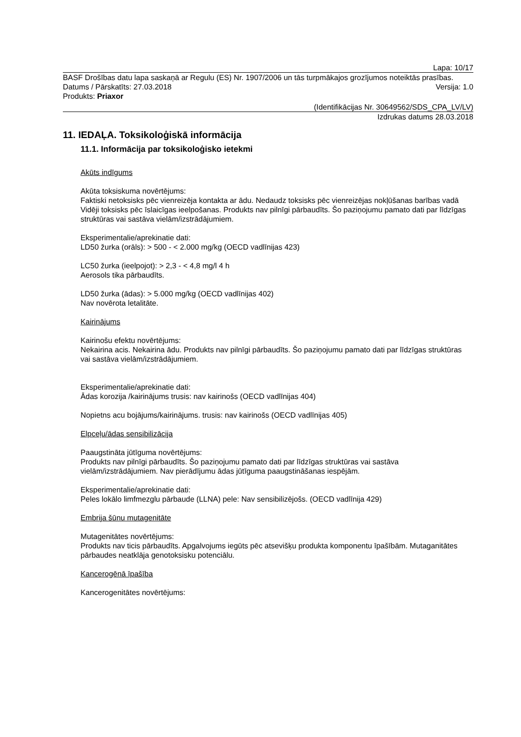Lapa: 10/17
BASF Drošības datu lapa saskaņā ar Regulu (ES) Nr. 1907/2006 un tās turpmākajos grozījumos noteiktās prasības.
Datums / Pārskatīts: 27.03.2018 Versija: 1.0
Produkts: Priaxor
(Identifikācijas Nr. 30649562/SDS_CPA_LV/LV)
Izdrukas datums 28.03.2018
11. IEDAĻA. Toksikoloģiskā informācija
11.1. Informācija par toksikoloģisko ietekmi
Akūts indīgums
Akūta toksiskuma novērtējums:
Faktiski netoksisks pēc vienreizēja kontakta ar ādu. Nedaudz toksisks pēc vienreizējas nokļūšanas barības vadā Vidēji toksisks pēc īslaicīgas ieelpošanas. Produkts nav pilnīgi pārbaudīts. Šo paziņojumu pamato dati par līdzīgas struktūras vai sastāva vielām/izstrādājumiem.
Eksperimentalie/aprekinatie dati:
LD50 žurka (orāls): > 500 - < 2.000 mg/kg (OECD vadlīnijas 423)
LC50 žurka (ieelpojot): > 2,3 - < 4,8 mg/l 4 h
Aerosols tika pārbaudīts.
LD50 žurka (ādas): > 5.000 mg/kg (OECD vadlīnijas 402)
Nav novērota letalitāte.
Kairinājums
Kairinošu efektu novērtējums:
Nekairina acis. Nekairina ādu. Produkts nav pilnīgi pārbaudīts. Šo paziņojumu pamato dati par līdzīgas struktūras vai sastāva vielām/izstrādājumiem.
Eksperimentalie/aprekinatie dati:
Ādas korozija /kairinājums trusis: nav kairinošs (OECD vadlīnijas 404)
Nopietns acu bojājums/kairinājums. trusis: nav kairinošs (OECD vadlīnijas 405)
Elpceļu/ādas sensibilizācija
Paaugstināta jūtīguma novērtējums:
Produkts nav pilnīgi pārbaudīts. Šo paziņojumu pamato dati par līdzīgas struktūras vai sastāva vielām/izstrādājumiem. Nav pierādījumu ādas jūtīguma paaugstināšanas iespējām.
Eksperimentalie/aprekinatie dati:
Peles lokālo limfmezglu pārbaude (LLNA) pele: Nav sensibilizējošs. (OECD vadlīnija 429)
Embrija šūnu mutagenitāte
Mutagenitātes novērtējums:
Produkts nav ticis pārbaudīts. Apgalvojums iegūts pēc atsevišķu produkta komponentu īpašībām. Mutaganitātes pārbaudes neatklāja genotoksisku potenciālu.
Kancerogēnā īpašība
Kancerogenitātes novērtējums: